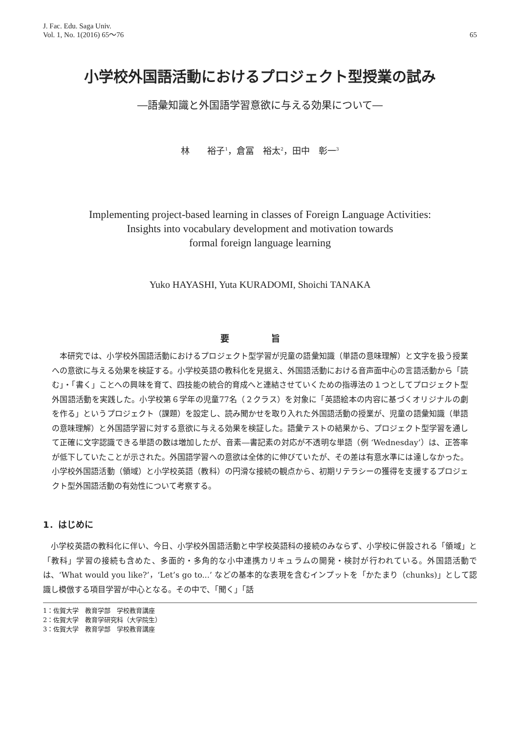J. Fac. Edu. Saga Univ.
Vol. 1, No. 1(2016) 65〜76
65
小学校外国語活動におけるプロジェクト型授業の試み
―語彙知識と外国語学習意欲に与える効果について―
林　　裕子<sup>1</sup>，倉冨　裕太<sup>2</sup>，田中　彰一<sup>3</sup>
Implementing project-based learning in classes of Foreign Language Activities:
Insights into vocabulary development and motivation towards
formal foreign language learning
Yuko HAYASHI, Yuta KURADOMI, Shoichi TANAKA
要 旨
本研究では、小学校外国語活動におけるプロジェクト型学習が児童の語彙知識（単語の意味理解）と文字を扱う授業への意欲に与える効果を検証する。小学校英語の教科化を見据え、外国語活動における音声面中心の言語活動から「読む」・「書く」ことへの興味を育て、四技能の統合的育成へと連結させていくための指導法の１つとしてプロジェクト型外国語活動を実践した。小学校第６学年の児童77名（２クラス）を対象に「英語絵本の内容に基づくオリジナルの劇を作る」というプロジェクト（課題）を設定し、読み聞かせを取り入れた外国語活動の授業が、児童の語彙知識（単語の意味理解）と外国語学習に対する意欲に与える効果を検証した。語彙テストの結果から、プロジェクト型学習を通して正確に文字認識できる単語の数は増加したが、音素―書記素の対応が不透明な単語（例 ‘Wednesday’）は、正答率が低下していたことが示された。外国語学習への意欲は全体的に伸びていたが、その差は有意水準には達しなかった。小学校外国語活動（領域）と小学校英語（教科）の円滑な接続の観点から、初期リテラシーの獲得を支援するプロジェクト型外国語活動の有効性について考察する。
1．はじめに
小学校英語の教科化に伴い、今日、小学校外国語活動と中学校英語科の接続のみならず、小学校に併設される「領域」と「教科」学習の接続も含めた、多面的・多角的な小中連携カリキュラムの開発・検討が行われている。外国語活動では、‘What would you like?’，‘Let’s go to...’ などの基本的な表現を含むインプットを「かたまり（chunks)」として認識し模倣する項目学習が中心となる。その中で、「聞く」「話
1：佐賀大学　教育学部　学校教育講座
2：佐賀大学　教育学研究科（大学院生）
3：佐賀大学　教育学部　学校教育講座